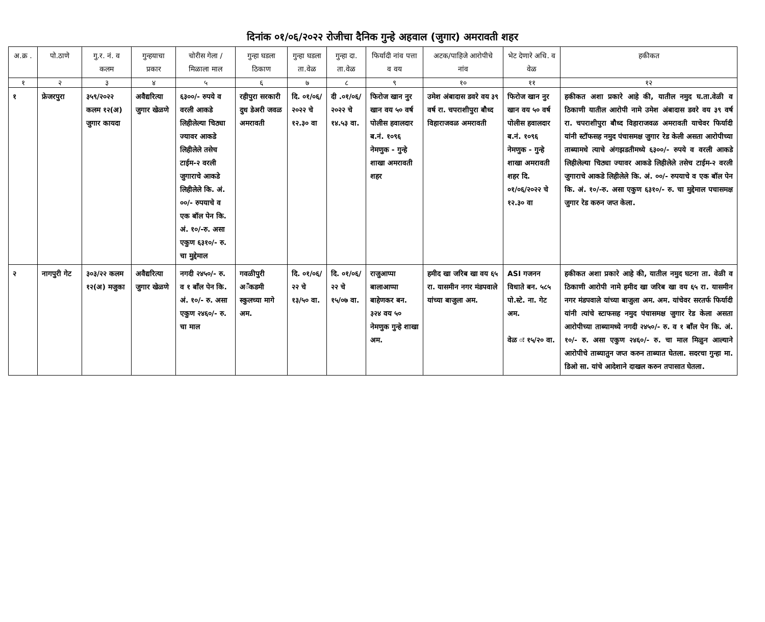दिनांक ०१/०६/२०२२ रोजीचा दैनिक गुन्हे अहवाल (जुगार) अमरावती शहर
| अ.क्र . | पो.ठाणे | गु.र. नं. व कलम | गुन्हयाचा प्रकार | चोरीस गेला /मिळाला माल | गुन्हा घडला ठिकाण | गुन्हा घडला ता.वेळ | गुन्हा दा. ता.वेळ | फिर्यादी नांव पत्ता व वय | अटक/पाहिजे आरोपीचे नांव | भेट देणारे अधि. व वेळ | हकीकत |
| --- | --- | --- | --- | --- | --- | --- | --- | --- | --- | --- | --- |
| १ | २ | ३ | ४ | ५ | ६ | ७ | ८ | ९ | १० | ११ | १२ |
| १ | फ्रेजरपुरा | ३५९/२०२२ कलम १२(अ) जुगार कायदा | अवैद्यरित्या जुगार खेळणे | ६३००/- रुपये व वरली आकडे लिहीलेल्या चिठ्या ज्यावर आकडे लिहीलेले तसेच टाईम-२ वरली जुगाराचे आकडे लिहीलेले कि. अं. ००/- रुपयाचे व एक बॉल पेन कि. अं. १०/-रु. असा एकुण ६३१०/- रु. चा मुद्देमाल | रहीपुरा सरकारी दुध डेअरी जवळ अमरावती | दि. ०१/०६/ २०२२ चे १२.३० वा | दी .०१/०६/ २०२२ चे १४.५३ वा. | फिरोज खान नुर खान वय ५० वर्ष पोलीस हवालदार ब.नं. १०९६ नेमणुक - गुन्हे शाखा अमरावती शहर | उमेश अंबादास डवरे वय ३९ वर्ष रा. चपराशीपुरा बौध्द विहाराजवळ अमरावती | फिरोज खान नुर खान वय ५० वर्ष पोलीस हवालदार ब.नं. १०९६ नेमणुक - गुन्हे शाखा अमरावती शहर दि. ०१/०६/२०२२ चे १२.३० वा | हकीकत अशा प्रकारे आहे की, यातील नमुद घ.ता.वेळी व ठिकाणी यातील आरोपी नामे उमेश अंबादास डवरे वय ३९ वर्ष रा. चपराशीपुरा बौध्द विहाराजवळ अमरावती याचेवर फिर्यादी यांनी स्टॉफसह नमुद पंचासमक्ष जुगार रेड केली असता आरोपीच्या ताब्यामधे त्याचे अंगझडतीमध्ये ६३००/- रुपये व वरली आकडे लिहीलेल्या चिठ्या ज्यावर आकडे लिहीलेले तसेच टाईम-२ वरली जुगाराचे आकडे लिहीलेले कि. अं. ००/- रुपयाचे व एक बॉल पेन कि. अं. १०/-रु. असा एकुण ६३१०/- रु. चा मुद्देमाल पचासमक्ष जुगार रेड करुन जप्त केला. |
| २ | नागपुरी गेट | ३०३/२२ कलम १२(अ) मजुका | अवैद्यरित्या जुगार खेळणे | नगदी २४५०/- रु. व १ बॉंल पेन कि. अं. १०/- रु. असा एकुण २४६०/- रु. चा माल | गवळीपुरी अॅंकडमी स्कुलच्या मागे अम. | दि. ०१/०६/ २२ चे १३/५० वा. | दि. ०१/०६/ २२ चे १५/०७ वा. | राजुआप्पा बालाआप्पा बाहेणकर बन. ३२४ वय ५० नेमणुक गुन्हे शाखा अम. | हमीद खा जरिब खा वय ६५ रा. यासमीन नगर मंडपवाले यांच्या बाजुला अम. | ASI गजनन विधाते बन. ५८५ पो.स्टे. ना. गेट अम. वेळ ः १५/२० वा. | हकीकत अशा प्रकारे आहे की, यातील नमुद घटना ता. वेळी व ठिकाणी आरोपी नामे हमीद खा जरिब खा वय ६५ रा. यासमीन नगर मंडपवाले यांच्या बाजुला अम. अम. यांचेवर सरतर्फ फिर्यादी यांनी त्यांचे स्टाफसह नमुद पंचासमक्ष जुगार रेड केला असता आरोपीच्या ताब्यामध्ये नगदी २४५०/- रु. व १ बॉंल पेन कि. अं. १०/- रु. असा एकुण २४६०/- रु. चा माल मिळुन आल्याने आरोपीचे ताब्यातुन जप्त करुन ताब्यात घेतला. सदरचा गुन्हा मा. डिओ सा. यांचे आदेशाने दाखल करुन तपासात घेतला. |